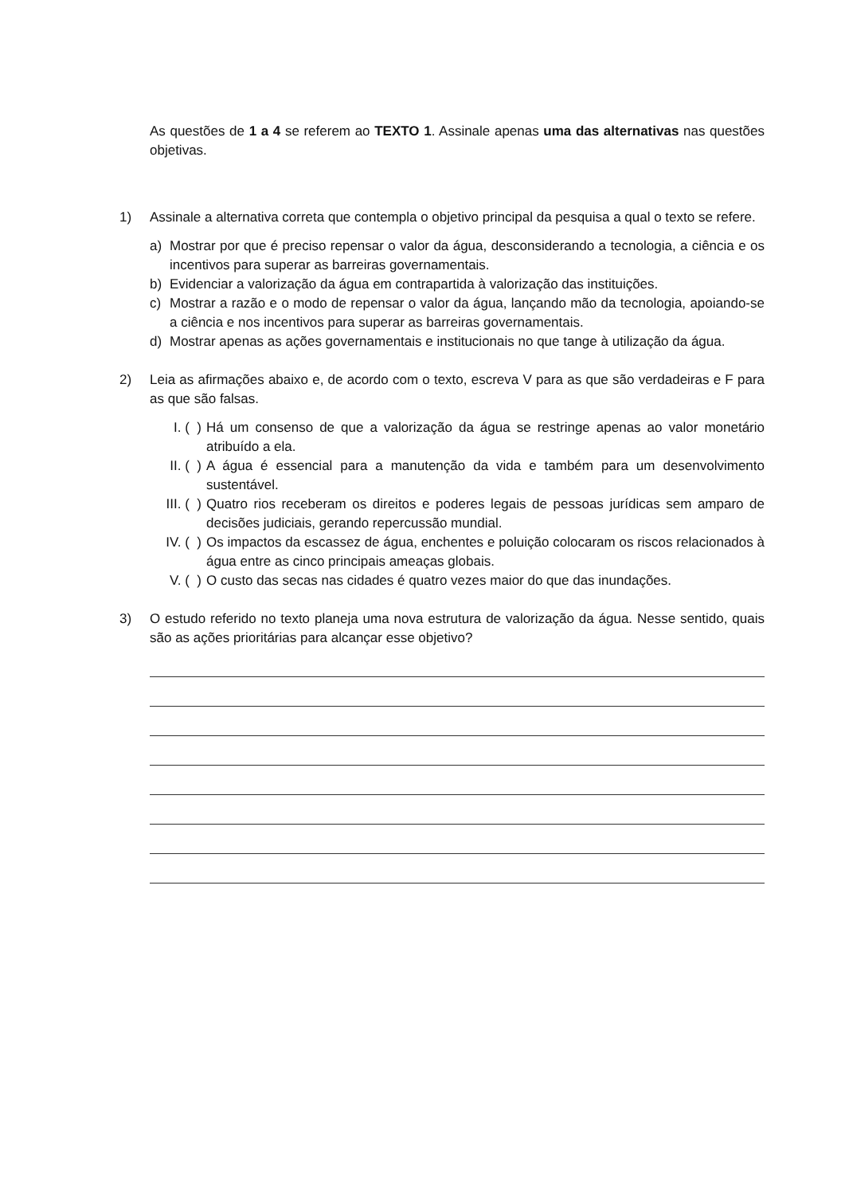As questões de 1 a 4 se referem ao TEXTO 1. Assinale apenas uma das alternativas nas questões objetivas.
1) Assinale a alternativa correta que contempla o objetivo principal da pesquisa a qual o texto se refere.
a) Mostrar por que é preciso repensar o valor da água, desconsiderando a tecnologia, a ciência e os incentivos para superar as barreiras governamentais.
b) Evidenciar a valorização da água em contrapartida à valorização das instituições.
c) Mostrar a razão e o modo de repensar o valor da água, lançando mão da tecnologia, apoiando-se a ciência e nos incentivos para superar as barreiras governamentais.
d) Mostrar apenas as ações governamentais e institucionais no que tange à utilização da água.
2) Leia as afirmações abaixo e, de acordo com o texto, escreva V para as que são verdadeiras e F para as que são falsas.
I. ( ) Há um consenso de que a valorização da água se restringe apenas ao valor monetário atribuído a ela.
II. ( ) A água é essencial para a manutenção da vida e também para um desenvolvimento sustentável.
III. ( ) Quatro rios receberam os direitos e poderes legais de pessoas jurídicas sem amparo de decisões judiciais, gerando repercussão mundial.
IV. ( ) Os impactos da escassez de água, enchentes e poluição colocaram os riscos relacionados à água entre as cinco principais ameaças globais.
V. ( ) O custo das secas nas cidades é quatro vezes maior do que das inundações.
3) O estudo referido no texto planeja uma nova estrutura de valorização da água. Nesse sentido, quais são as ações prioritárias para alcançar esse objetivo?